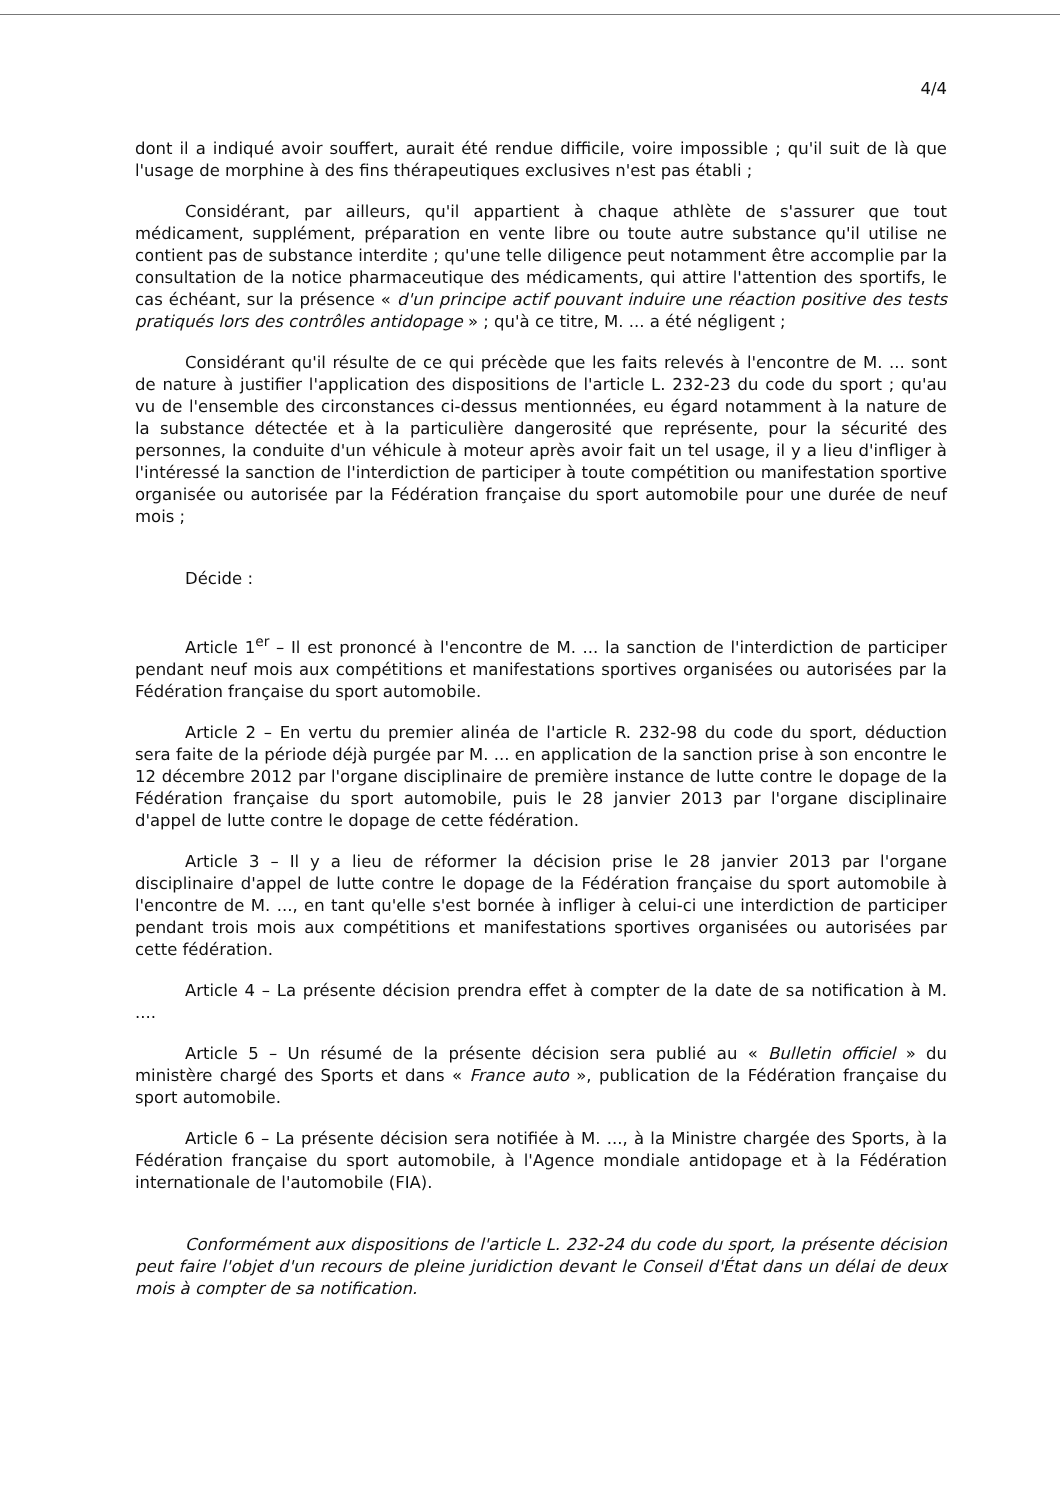4/4
dont il a indiqué avoir souffert, aurait été rendue difficile, voire impossible ; qu'il suit de là que l'usage de morphine à des fins thérapeutiques exclusives n'est pas établi ;
Considérant, par ailleurs, qu'il appartient à chaque athlète de s'assurer que tout médicament, supplément, préparation en vente libre ou toute autre substance qu'il utilise ne contient pas de substance interdite ; qu'une telle diligence peut notamment être accomplie par la consultation de la notice pharmaceutique des médicaments, qui attire l'attention des sportifs, le cas échéant, sur la présence « d'un principe actif pouvant induire une réaction positive des tests pratiqués lors des contrôles antidopage » ; qu'à ce titre, M. ... a été négligent ;
Considérant qu'il résulte de ce qui précède que les faits relevés à l'encontre de M. ... sont de nature à justifier l'application des dispositions de l'article L. 232-23 du code du sport ; qu'au vu de l'ensemble des circonstances ci-dessus mentionnées, eu égard notamment à la nature de la substance détectée et à la particulière dangerosité que représente, pour la sécurité des personnes, la conduite d'un véhicule à moteur après avoir fait un tel usage, il y a lieu d'infliger à l'intéressé la sanction de l'interdiction de participer à toute compétition ou manifestation sportive organisée ou autorisée par la Fédération française du sport automobile pour une durée de neuf mois ;
Décide :
Article 1<sup>er</sup> – Il est prononcé à l'encontre de M. ... la sanction de l'interdiction de participer pendant neuf mois aux compétitions et manifestations sportives organisées ou autorisées par la Fédération française du sport automobile.
Article 2 – En vertu du premier alinéa de l'article R. 232-98 du code du sport, déduction sera faite de la période déjà purgée par M. ... en application de la sanction prise à son encontre le 12 décembre 2012 par l'organe disciplinaire de première instance de lutte contre le dopage de la Fédération française du sport automobile, puis le 28 janvier 2013 par l'organe disciplinaire d'appel de lutte contre le dopage de cette fédération.
Article 3 – Il y a lieu de réformer la décision prise le 28 janvier 2013 par l'organe disciplinaire d'appel de lutte contre le dopage de la Fédération française du sport automobile à l'encontre de M. ..., en tant qu'elle s'est bornée à infliger à celui-ci une interdiction de participer pendant trois mois aux compétitions et manifestations sportives organisées ou autorisées par cette fédération.
Article 4 – La présente décision prendra effet à compter de la date de sa notification à M. ....
Article 5 – Un résumé de la présente décision sera publié au « Bulletin officiel » du ministère chargé des Sports et dans « France auto », publication de la Fédération française du sport automobile.
Article 6 – La présente décision sera notifiée à M. ..., à la Ministre chargée des Sports, à la Fédération française du sport automobile, à l'Agence mondiale antidopage et à la Fédération internationale de l'automobile (FIA).
Conformément aux dispositions de l'article L. 232-24 du code du sport, la présente décision peut faire l'objet d'un recours de pleine juridiction devant le Conseil d'État dans un délai de deux mois à compter de sa notification.